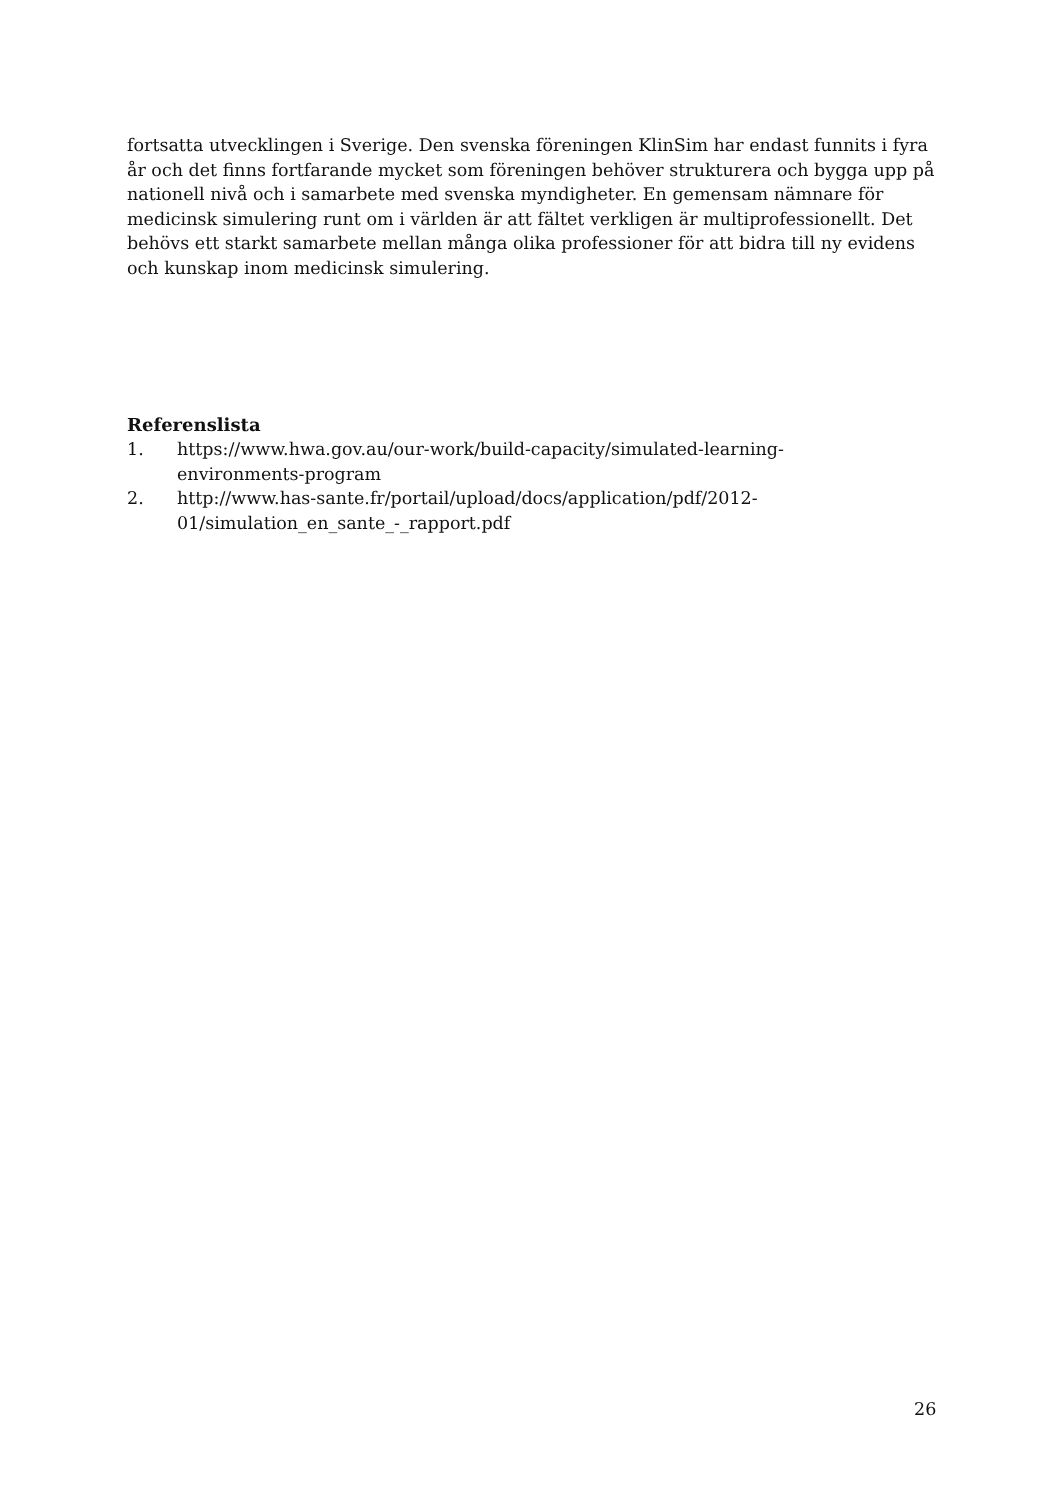fortsatta utvecklingen i Sverige. Den svenska föreningen KlinSim har endast funnits i fyra år och det finns fortfarande mycket som föreningen behöver strukturera och bygga upp på nationell nivå och i samarbete med svenska myndigheter. En gemensam nämnare för medicinsk simulering runt om i världen är att fältet verkligen är multiprofessionellt. Det behövs ett starkt samarbete mellan många olika professioner för att bidra till ny evidens och kunskap inom medicinsk simulering.
Referenslista
1. https://www.hwa.gov.au/our-work/build-capacity/simulated-learning-
environments-program
2. http://www.has-sante.fr/portail/upload/docs/application/pdf/2012-
01/simulation_en_sante_-_rapport.pdf
26